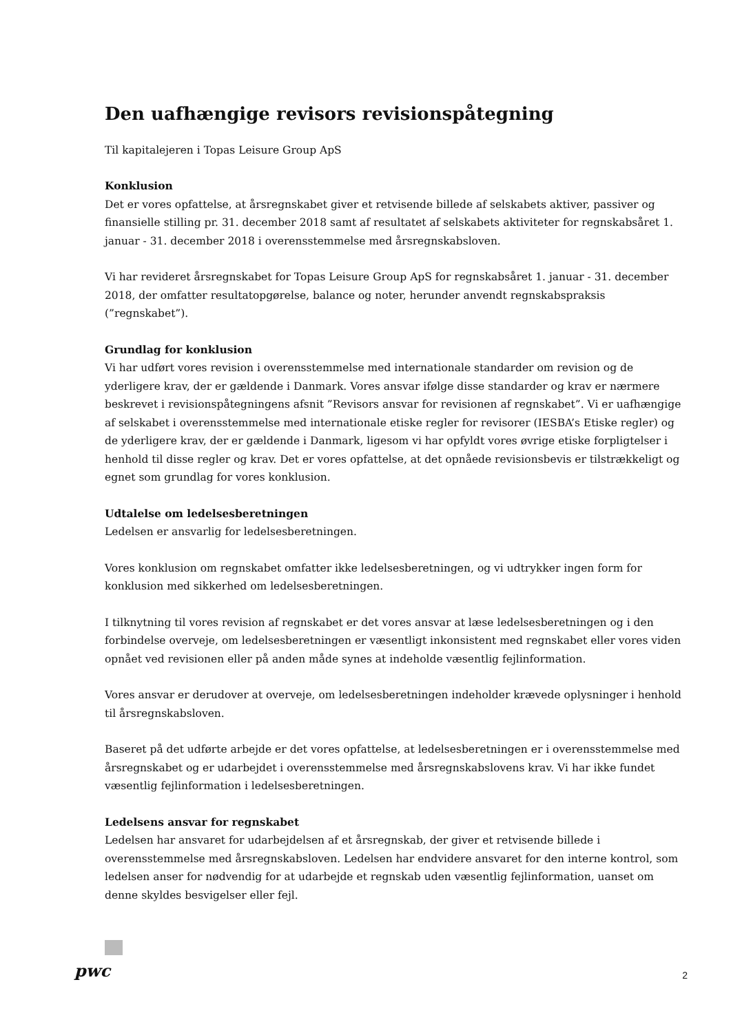Den uafhængige revisors revisionspåtegning
Til kapitalejeren i Topas Leisure Group ApS
Konklusion
Det er vores opfattelse, at årsregnskabet giver et retvisende billede af selskabets aktiver, passiver og finansielle stilling pr. 31. december 2018 samt af resultatet af selskabets aktiviteter for regnskabsåret 1. januar - 31. december 2018 i overensstemmelse med årsregnskabsloven.
Vi har revideret årsregnskabet for Topas Leisure Group ApS for regnskabsåret 1. januar - 31. december 2018, der omfatter resultatopgørelse, balance og noter, herunder anvendt regnskabspraksis (”regnskabet”).
Grundlag for konklusion
Vi har udført vores revision i overensstemmelse med internationale standarder om revision og de yderligere krav, der er gældende i Danmark. Vores ansvar ifølge disse standarder og krav er nærmere beskrevet i revisionspåtegningens afsnit ”Revisors ansvar for revisionen af regnskabet”. Vi er uafhængige af selskabet i overensstemmelse med internationale etiske regler for revisorer (IESBA’s Etiske regler) og de yderligere krav, der er gældende i Danmark, ligesom vi har opfyldt vores øvrige etiske forpligtelser i henhold til disse regler og krav. Det er vores opfattelse, at det opnåede revisionsbevis er tilstrækkeligt og egnet som grundlag for vores konklusion.
Udtalelse om ledelsesberetningen
Ledelsen er ansvarlig for ledelsesberetningen.
Vores konklusion om regnskabet omfatter ikke ledelsesberetningen, og vi udtrykker ingen form for konklusion med sikkerhed om ledelsesberetningen.
I tilknytning til vores revision af regnskabet er det vores ansvar at læse ledelsesberetningen og i den forbindelse overveje, om ledelsesberetningen er væsentligt inkonsistent med regnskabet eller vores viden opnået ved revisionen eller på anden måde synes at indeholde væsentlig fejlinformation.
Vores ansvar er derudover at overveje, om ledelsesberetningen indeholder krævede oplysninger i henhold til årsregnskabsloven.
Baseret på det udførte arbejde er det vores opfattelse, at ledelsesberetningen er i overensstemmelse med årsregnskabet og er udarbejdet i overensstemmelse med årsregnskabslovens krav. Vi har ikke fundet væsentlig fejlinformation i ledelsesberetningen.
Ledelsens ansvar for regnskabet
Ledelsen har ansvaret for udarbejdelsen af et årsregnskab, der giver et retvisende billede i overensstemmelse med årsregnskabsloven. Ledelsen har endvidere ansvaret for den interne kontrol, som ledelsen anser for nødvendig for at udarbejde et regnskab uden væsentlig fejlinformation, uanset om denne skyldes besvigelser eller fejl.
pwc 2